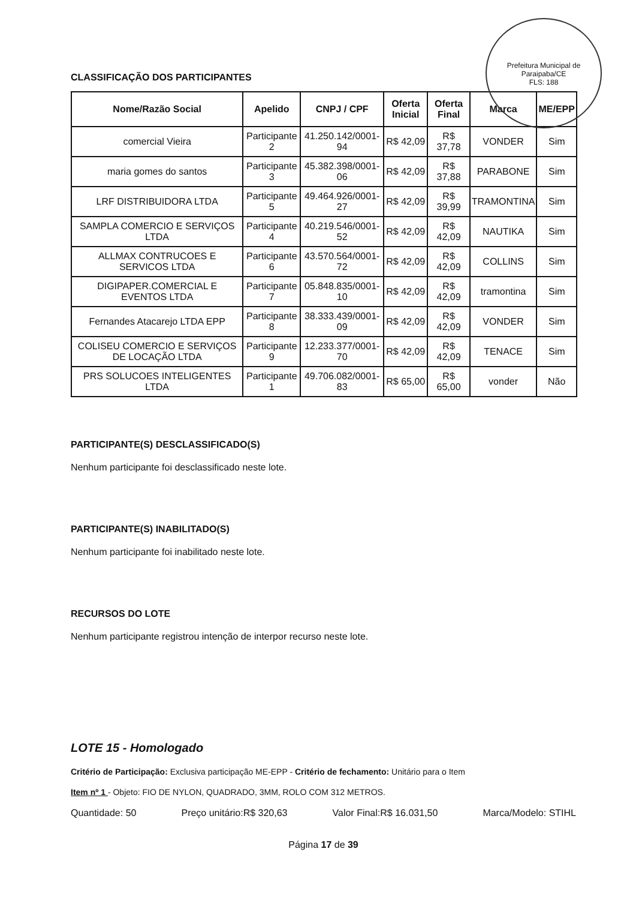Prefeitura Municipal de Paraipaba/CE
FLS: 188
CLASSIFICAÇÃO DOS PARTICIPANTES
| Nome/Razão Social | Apelido | CNPJ / CPF | Oferta Inicial | Oferta Final | Marca | ME/EPP |
| --- | --- | --- | --- | --- | --- | --- |
| comercial Vieira | Participante 2 | 41.250.142/0001-94 | R$ 42,09 | R$ 37,78 | VONDER | Sim |
| maria gomes do santos | Participante 3 | 45.382.398/0001-06 | R$ 42,09 | R$ 37,88 | PARABONE | Sim |
| LRF DISTRIBUIDORA LTDA | Participante 5 | 49.464.926/0001-27 | R$ 42,09 | R$ 39,99 | TRAMONTINA | Sim |
| SAMPLA COMERCIO E SERVIÇOS LTDA | Participante 4 | 40.219.546/0001-52 | R$ 42,09 | R$ 42,09 | NAUTIKA | Sim |
| ALLMAX CONTRUCOES E SERVICOS LTDA | Participante 6 | 43.570.564/0001-72 | R$ 42,09 | R$ 42,09 | COLLINS | Sim |
| DIGIPAPER.COMERCIAL E EVENTOS LTDA | Participante 7 | 05.848.835/0001-10 | R$ 42,09 | R$ 42,09 | tramontina | Sim |
| Fernandes Atacarejo LTDA EPP | Participante 8 | 38.333.439/0001-09 | R$ 42,09 | R$ 42,09 | VONDER | Sim |
| COLISEU COMERCIO E SERVIÇOS DE LOCAÇÃO LTDA | Participante 9 | 12.233.377/0001-70 | R$ 42,09 | R$ 42,09 | TENACE | Sim |
| PRS SOLUCOES INTELIGENTES LTDA | Participante 1 | 49.706.082/0001-83 | R$ 65,00 | R$ 65,00 | vonder | Não |
PARTICIPANTE(S) DESCLASSIFICADO(S)
Nenhum participante foi desclassificado neste lote.
PARTICIPANTE(S) INABILITADO(S)
Nenhum participante foi inabilitado neste lote.
RECURSOS DO LOTE
Nenhum participante registrou intenção de interpor recurso neste lote.
LOTE 15 - Homologado
Critério de Participação: Exclusiva participação ME-EPP - Critério de fechamento: Unitário para o Item
Item nº 1 - Objeto: FIO DE NYLON, QUADRADO, 3MM, ROLO COM 312 METROS.
Quantidade: 50 Preço unitário:R$ 320,63 Valor Final:R$ 16.031,50 Marca/Modelo: STIHL
Página 17 de 39